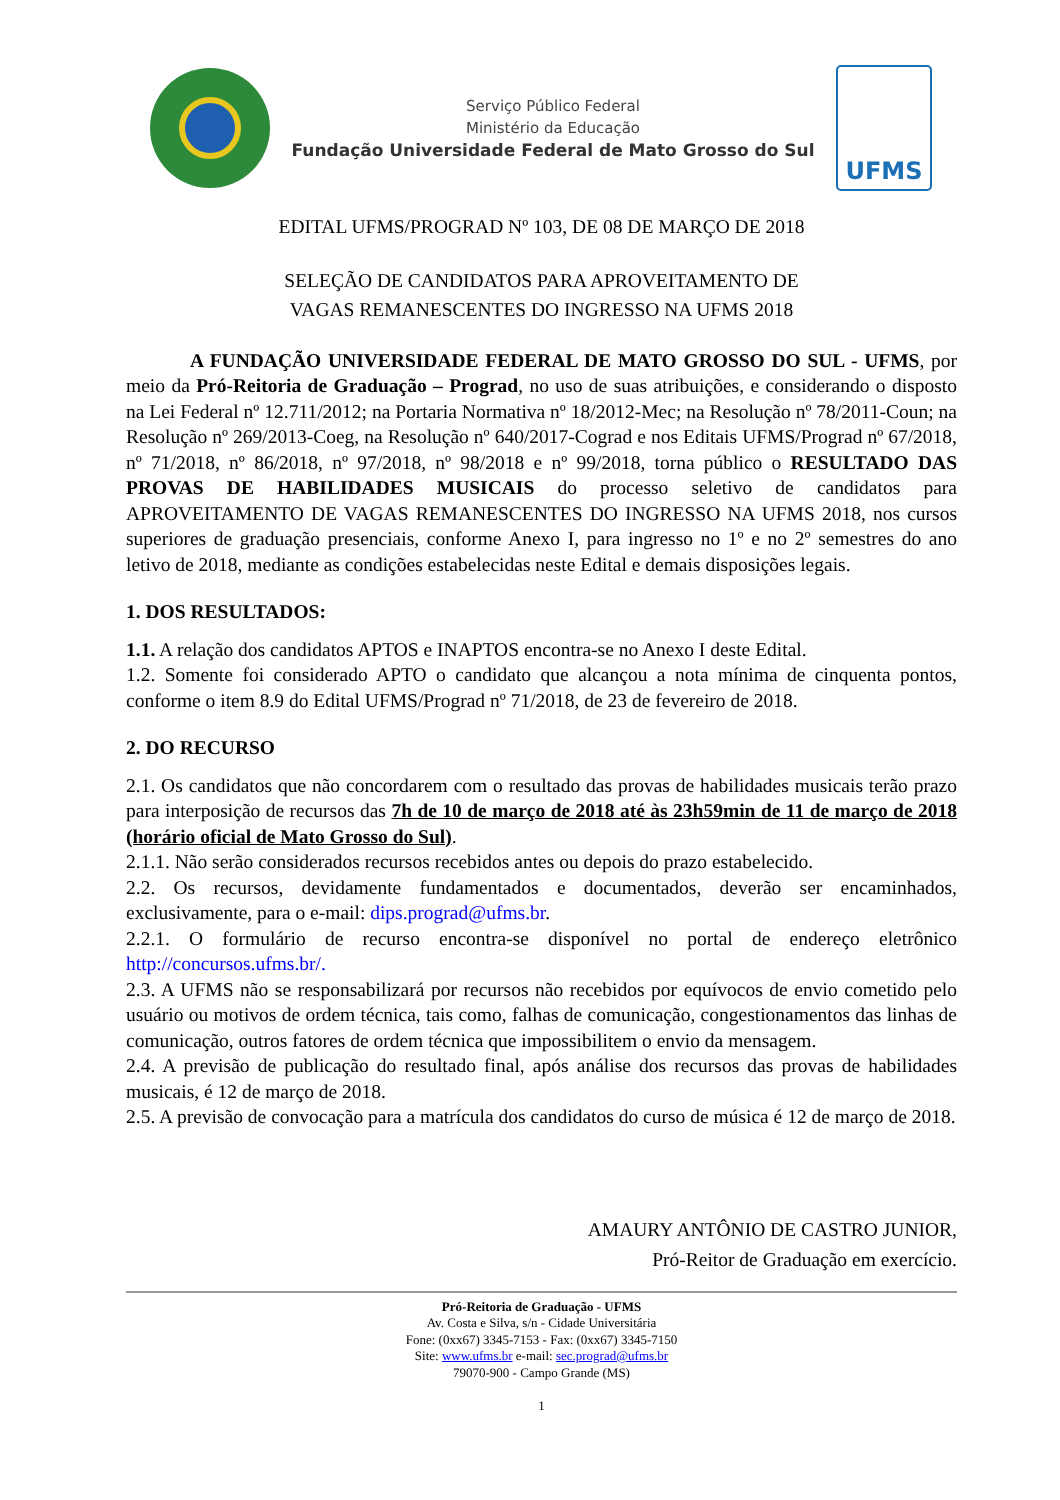Serviço Público Federal
Ministério da Educação
Fundação Universidade Federal de Mato Grosso do Sul
UFMS
EDITAL UFMS/PROGRAD Nº 103, DE 08 DE MARÇO DE 2018
SELEÇÃO DE CANDIDATOS PARA APROVEITAMENTO DE
VAGAS REMANESCENTES DO INGRESSO NA UFMS 2018
A FUNDAÇÃO UNIVERSIDADE FEDERAL DE MATO GROSSO DO SUL - UFMS, por meio da Pró-Reitoria de Graduação – Prograd, no uso de suas atribuições, e considerando o disposto na Lei Federal nº 12.711/2012; na Portaria Normativa nº 18/2012-Mec; na Resolução nº 78/2011-Coun; na Resolução nº 269/2013-Coeg, na Resolução nº 640/2017-Cograd e nos Editais UFMS/Prograd nº 67/2018, nº 71/2018, nº 86/2018, nº 97/2018, nº 98/2018 e nº 99/2018, torna público o RESULTADO DAS PROVAS DE HABILIDADES MUSICAIS do processo seletivo de candidatos para APROVEITAMENTO DE VAGAS REMANESCENTES DO INGRESSO NA UFMS 2018, nos cursos superiores de graduação presenciais, conforme Anexo I, para ingresso no 1º e no 2º semestres do ano letivo de 2018, mediante as condições estabelecidas neste Edital e demais disposições legais.
1. DOS RESULTADOS:
1.1. A relação dos candidatos APTOS e INAPTOS encontra-se no Anexo I deste Edital.
1.2. Somente foi considerado APTO o candidato que alcançou a nota mínima de cinquenta pontos, conforme o item 8.9 do Edital UFMS/Prograd nº 71/2018, de 23 de fevereiro de 2018.
2. DO RECURSO
2.1. Os candidatos que não concordarem com o resultado das provas de habilidades musicais terão prazo para interposição de recursos das 7h de 10 de março de 2018 até às 23h59min de 11 de março de 2018 (horário oficial de Mato Grosso do Sul).
2.1.1. Não serão considerados recursos recebidos antes ou depois do prazo estabelecido.
2.2. Os recursos, devidamente fundamentados e documentados, deverão ser encaminhados, exclusivamente, para o e-mail: dips.prograd@ufms.br.
2.2.1. O formulário de recurso encontra-se disponível no portal de endereço eletrônico http://concursos.ufms.br/.
2.3. A UFMS não se responsabilizará por recursos não recebidos por equívocos de envio cometido pelo usuário ou motivos de ordem técnica, tais como, falhas de comunicação, congestionamentos das linhas de comunicação, outros fatores de ordem técnica que impossibilitem o envio da mensagem.
2.4. A previsão de publicação do resultado final, após análise dos recursos das provas de habilidades musicais, é 12 de março de 2018.
2.5. A previsão de convocação para a matrícula dos candidatos do curso de música é 12 de março de 2018.
AMAURY ANTÔNIO DE CASTRO JUNIOR,
Pró-Reitor de Graduação em exercício.
Pró-Reitoria de Graduação - UFMS
Av. Costa e Silva, s/n - Cidade Universitária
Fone: (0xx67) 3345-7153 - Fax: (0xx67) 3345-7150
Site: www.ufms.br e-mail: sec.prograd@ufms.br
79070-900 - Campo Grande (MS)
1